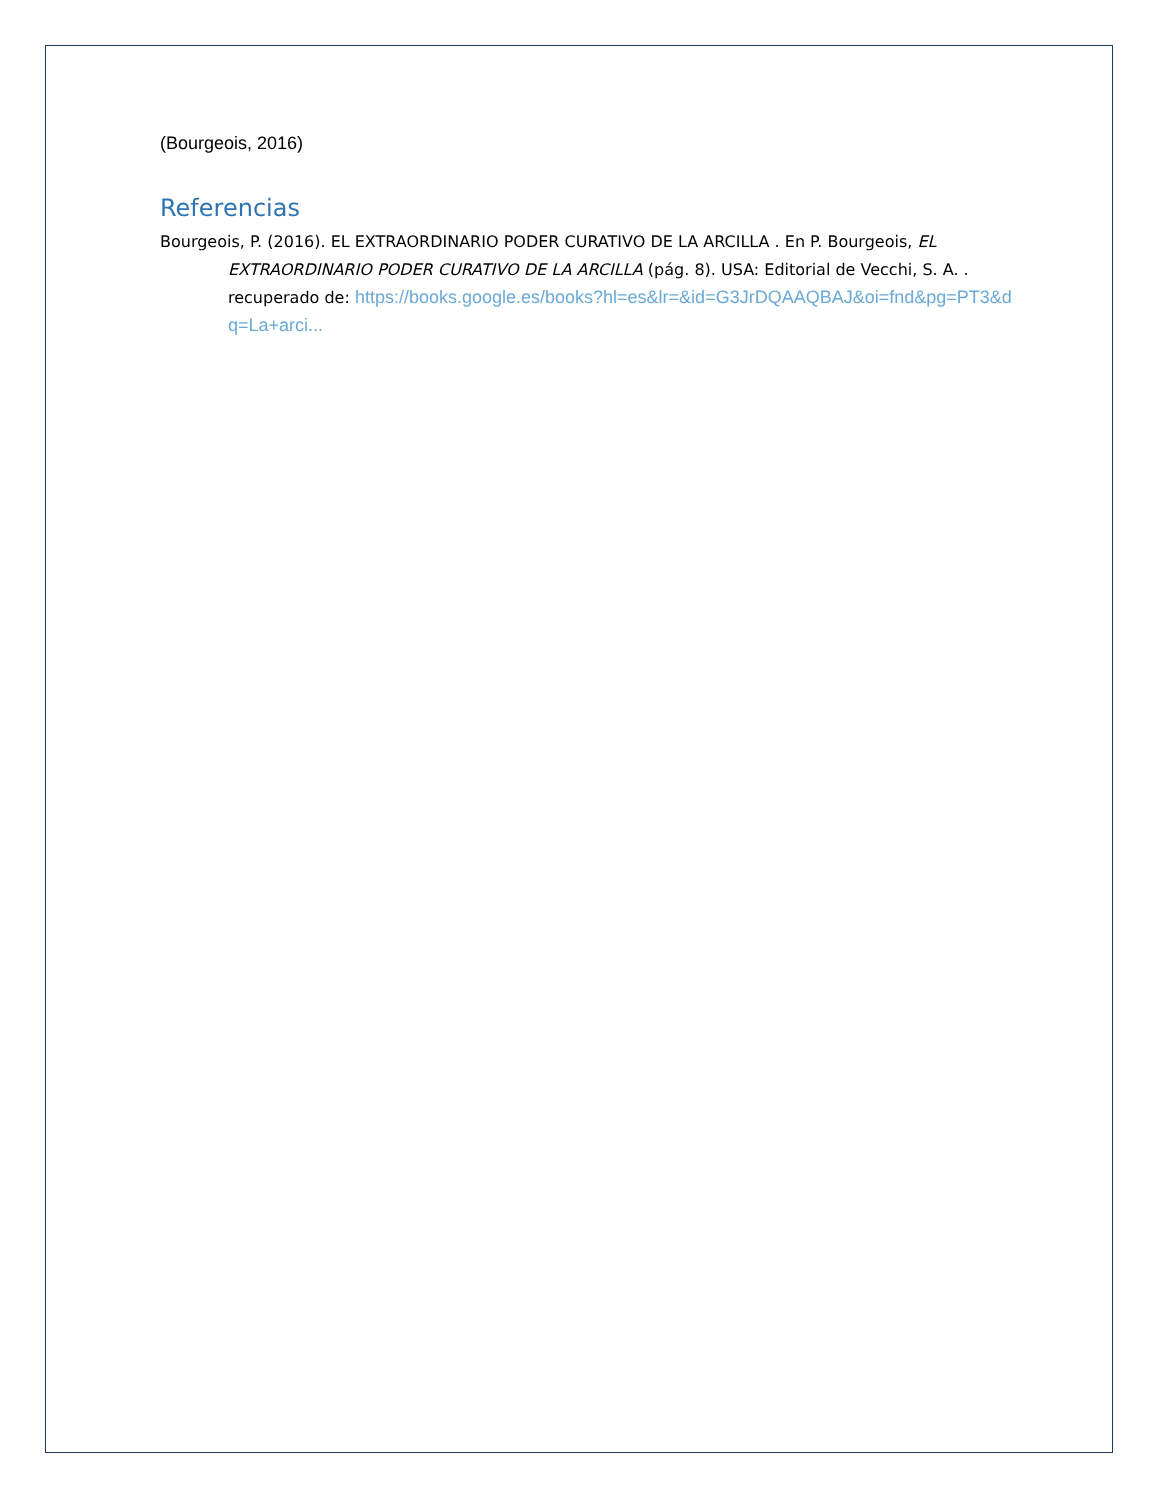(Bourgeois, 2016)
Referencias
Bourgeois, P. (2016). EL EXTRAORDINARIO PODER CURATIVO DE LA ARCILLA . En P. Bourgeois, EL EXTRAORDINARIO PODER CURATIVO DE LA ARCILLA (pág. 8). USA: Editorial de Vecchi, S. A. . recuperado de: https://books.google.es/books?hl=es&lr=&id=G3JrDQAAQBAJ&oi=fnd&pg=PT3&dq=La+arci...